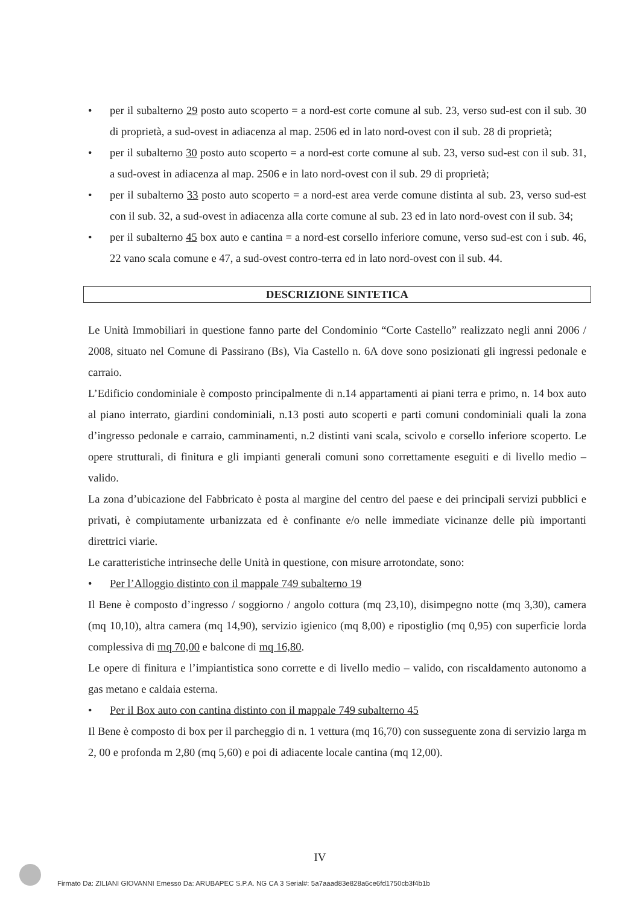• per il subalterno 29 posto auto scoperto = a nord-est corte comune al sub. 23, verso sud-est con il sub. 30 di proprietà, a sud-ovest in adiacenza al map. 2506 ed in lato nord-ovest con il sub. 28 di proprietà;
• per il subalterno 30 posto auto scoperto = a nord-est corte comune al sub. 23, verso sud-est con il sub. 31, a sud-ovest in adiacenza al map. 2506 e in lato nord-ovest con il sub. 29 di proprietà;
• per il subalterno 33 posto auto scoperto = a nord-est area verde comune distinta al sub. 23, verso sud-est con il sub. 32, a sud-ovest in adiacenza alla corte comune al sub. 23 ed in lato nord-ovest con il sub. 34;
• per il subalterno 45 box auto e cantina = a nord-est corsello inferiore comune, verso sud-est con i sub. 46, 22 vano scala comune e 47, a sud-ovest contro-terra ed in lato nord-ovest con il sub. 44.
DESCRIZIONE SINTETICA
Le Unità Immobiliari in questione fanno parte del Condominio “Corte Castello” realizzato negli anni 2006 / 2008, situato nel Comune di Passirano (Bs), Via Castello n. 6A dove sono posizionati gli ingressi pedonale e carraio.
L’Edificio condominiale è composto principalmente di n.14 appartamenti ai piani terra e primo, n. 14 box auto al piano interrato, giardini condominiali, n.13 posti auto scoperti e parti comuni condominiali quali la zona d’ingresso pedonale e carraio, camminamenti, n.2 distinti vani scala, scivolo e corsello inferiore scoperto. Le opere strutturali, di finitura e gli impianti generali comuni sono correttamente eseguiti e di livello medio – valido.
La zona d’ubicazione del Fabbricato è posta al margine del centro del paese e dei principali servizi pubblici e privati, è compiutamente urbanizzata ed è confinante e/o nelle immediate vicinanze delle più importanti direttrici viarie.
Le caratteristiche intrinseche delle Unità in questione, con misure arrotondate, sono:
• Per l’Alloggio distinto con il mappale 749 subalterno 19
Il Bene è composto d’ingresso / soggiorno / angolo cottura (mq 23,10), disimpegno notte (mq 3,30), camera (mq 10,10), altra camera (mq 14,90), servizio igienico (mq 8,00) e ripostiglio (mq 0,95) con superficie lorda complessiva di mq 70,00 e balcone di mq 16,80.
Le opere di finitura e l’impiantistica sono corrette e di livello medio – valido, con riscaldamento autonomo a gas metano e caldaia esterna.
• Per il Box auto con cantina distinto con il mappale 749 subalterno 45
Il Bene è composto di box per il parcheggio di n. 1 vettura (mq 16,70) con susseguente zona di servizio larga m 2, 00 e profonda m 2,80 (mq 5,60) e poi di adiacente locale cantina (mq 12,00).
IV
Firmato Da: ZILIANI GIOVANNI Emesso Da: ARUBAPEC S.P.A. NG CA 3 Serial#: 5a7aaad83e828a6ce6fd1750cb3f4b1b